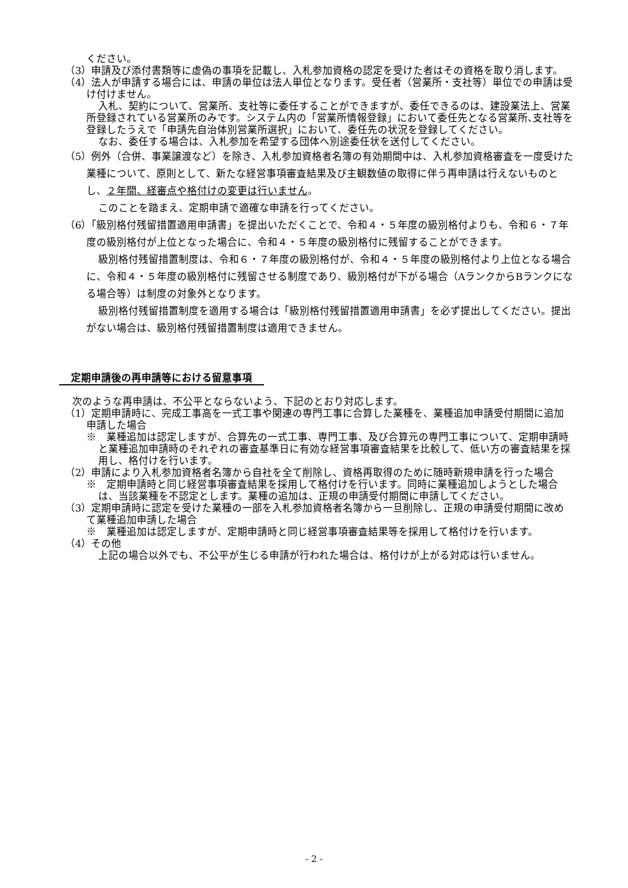ください。
（3）申請及び添付書類等に虚偽の事項を記載し、入札参加資格の認定を受けた者はその資格を取り消します。
（4）法人が申請する場合には、申請の単位は法人単位となります。受任者（営業所・支社等）単位での申請は受け付けません。
入札、契約について、営業所、支社等に委任することができますが、委任できるのは、建設業法上、営業所登録されている営業所のみです。システム内の「営業所情報登録」において委任先となる営業所､支社等を登録したうえで「申請先自治体別営業所選択」において、委任先の状況を登録してください。
なお、委任する場合は、入札参加を希望する団体へ別途委任状を送付してください。
（5）例外（合併、事業譲渡など）を除き、入札参加資格者名簿の有効期間中は、入札参加資格審査を一度受けた業種について、原則として、新たな経営事項審査結果及び主観数値の取得に伴う再申請は行えないものとし、２年間、経審点や格付けの変更は行いません。
このことを踏まえ、定期申請で適確な申請を行ってください。
（6）「級別格付残留措置適用申請書」を提出いただくことで、令和４・５年度の級別格付よりも、令和６・７年度の級別格付が上位となった場合に、令和４・５年度の級別格付に残留することができます。
級別格付残留措置制度は、令和６・７年度の級別格付が、令和４・５年度の級別格付より上位となる場合に、令和４・５年度の級別格付に残留させる制度であり、級別格付が下がる場合（AランクからBランクになる場合等）は制度の対象外となります。
級別格付残留措置制度を適用する場合は「級別格付残留措置適用申請書」を必ず提出してください。提出がない場合は、級別格付残留措置制度は適用できません。
定期申請後の再申請等における留意事項
次のような再申請は、不公平とならないよう、下記のとおり対応します。
（1）定期申請時に、完成工事高を一式工事や関連の専門工事に合算した業種を、業種追加申請受付期間に追加申請した場合
※　業種追加は認定しますが、合算先の一式工事、専門工事、及び合算元の専門工事について、定期申請時と業種追加申請時のそれぞれの審査基準日に有効な経営事項審査結果を比較して、低い方の審査結果を採用し、格付けを行います。
（2）申請により入札参加資格者名簿から自社を全て削除し、資格再取得のために随時新規申請を行った場合
※　定期申請時と同じ経営事項審査結果を採用して格付けを行います。同時に業種追加しようとした場合は、当該業種を不認定とします。業種の追加は、正規の申請受付期間に申請してください。
（3）定期申請時に認定を受けた業種の一部を入札参加資格者名簿から一旦削除し、正規の申請受付期間に改めて業種追加申請した場合
※　業種追加は認定しますが、定期申請時と同じ経営事項審査結果等を採用して格付けを行います。
（4）その他
上記の場合以外でも、不公平が生じる申請が行われた場合は、格付けが上がる対応は行いません。
- 2 -